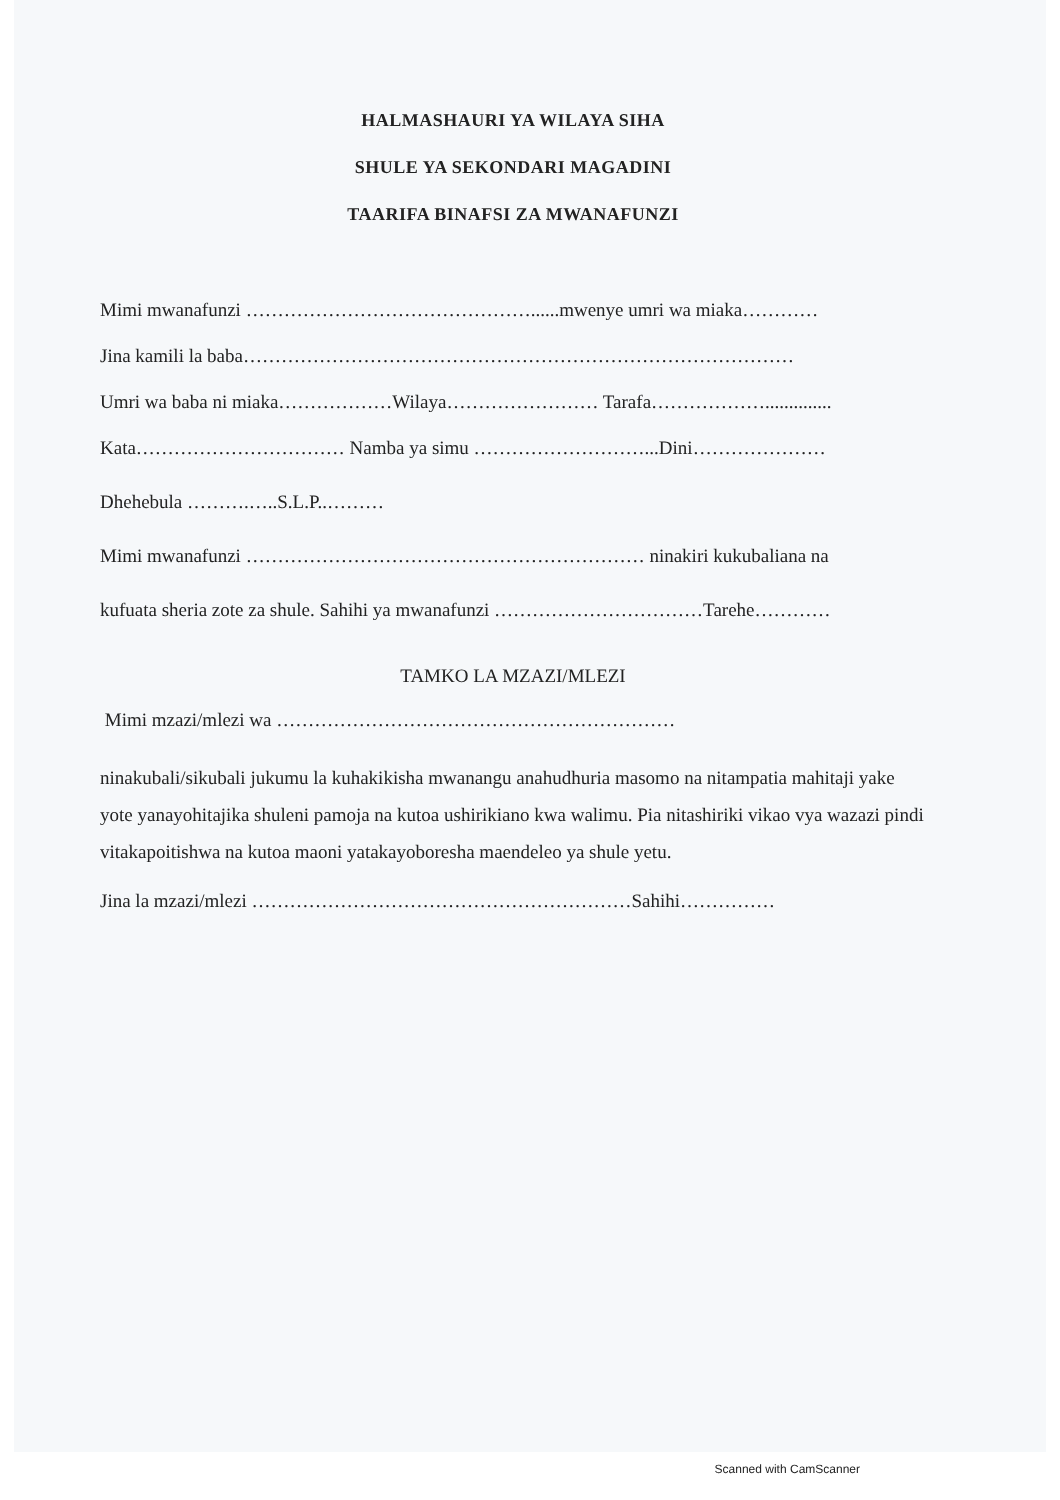HALMASHAURI YA WILAYA SIHA
SHULE YA SEKONDARI MAGADINI
TAARIFA BINAFSI ZA MWANAFUNZI
Mimi mwanafunzi ………………………………………......mwenye umri wa miaka…………
Jina kamili la baba……………………………………………………………………………
Umri wa baba ni miaka………………Wilaya…………………… Tarafa………………..............
Kata…………………………… Namba ya simu ………………………...Dini…………………
Dhehebula ……….…..S.L.P..………
Mimi mwanafunzi ……………………………………………………… ninakiri kukubaliana na
kufuata sheria zote za shule. Sahihi ya mwanafunzi ……………………………Tarehe…………
TAMKO LA MZAZI/MLEZI
Mimi mzazi/mlezi wa ………………………………………………………
ninakubali/sikubali jukumu la kuhakikisha mwanangu anahudhuria masomo na nitampatia mahitaji yake yote yanayohitajika shuleni pamoja na kutoa ushirikiano kwa walimu. Pia nitashiriki vikao vya wazazi pindi vitakapoitishwa na kutoa maoni yatakayoboresha maendeleo ya shule yetu.
Jina la mzazi/mlezi ……………………………………………………Sahihi……………
Scanned with CamScanner